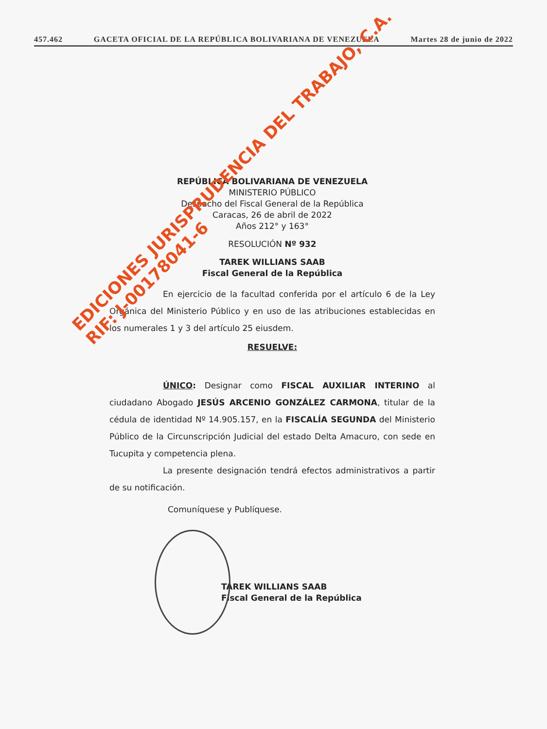457.462 GACETA OFICIAL DE LA REPÚBLICA BOLIVARIANA DE VENEZUELA Martes 28 de junio de 2022
REPÚBLICA BOLIVARIANA DE VENEZUELA
MINISTERIO PÚBLICO
Despacho del Fiscal General de la República
Caracas, 26 de abril de 2022
Años 212° y 163°
RESOLUCIÓN Nº 932
TAREK WILLIANS SAAB
Fiscal General de la República
En ejercicio de la facultad conferida por el artículo 6 de la Ley Orgánica del Ministerio Público y en uso de las atribuciones establecidas en los numerales 1 y 3 del artículo 25 eiusdem.
RESUELVE:
ÚNICO: Designar como FISCAL AUXILIAR INTERINO al ciudadano Abogado JESÚS ARCENIO GONZÁLEZ CARMONA, titular de la cédula de identidad Nº 14.905.157, en la FISCALÍA SEGUNDA del Ministerio Público de la Circunscripción Judicial del estado Delta Amacuro, con sede en Tucupita y competencia plena.
La presente designación tendrá efectos administrativos a partir de su notificación.
Comuníquese y Publíquese.
TAREK WILLIANS SAAB
Fiscal General de la República
EDICIONES JURISPRUDENCIA DEL TRABAJO, C.A.
RIF: J-00178041-6